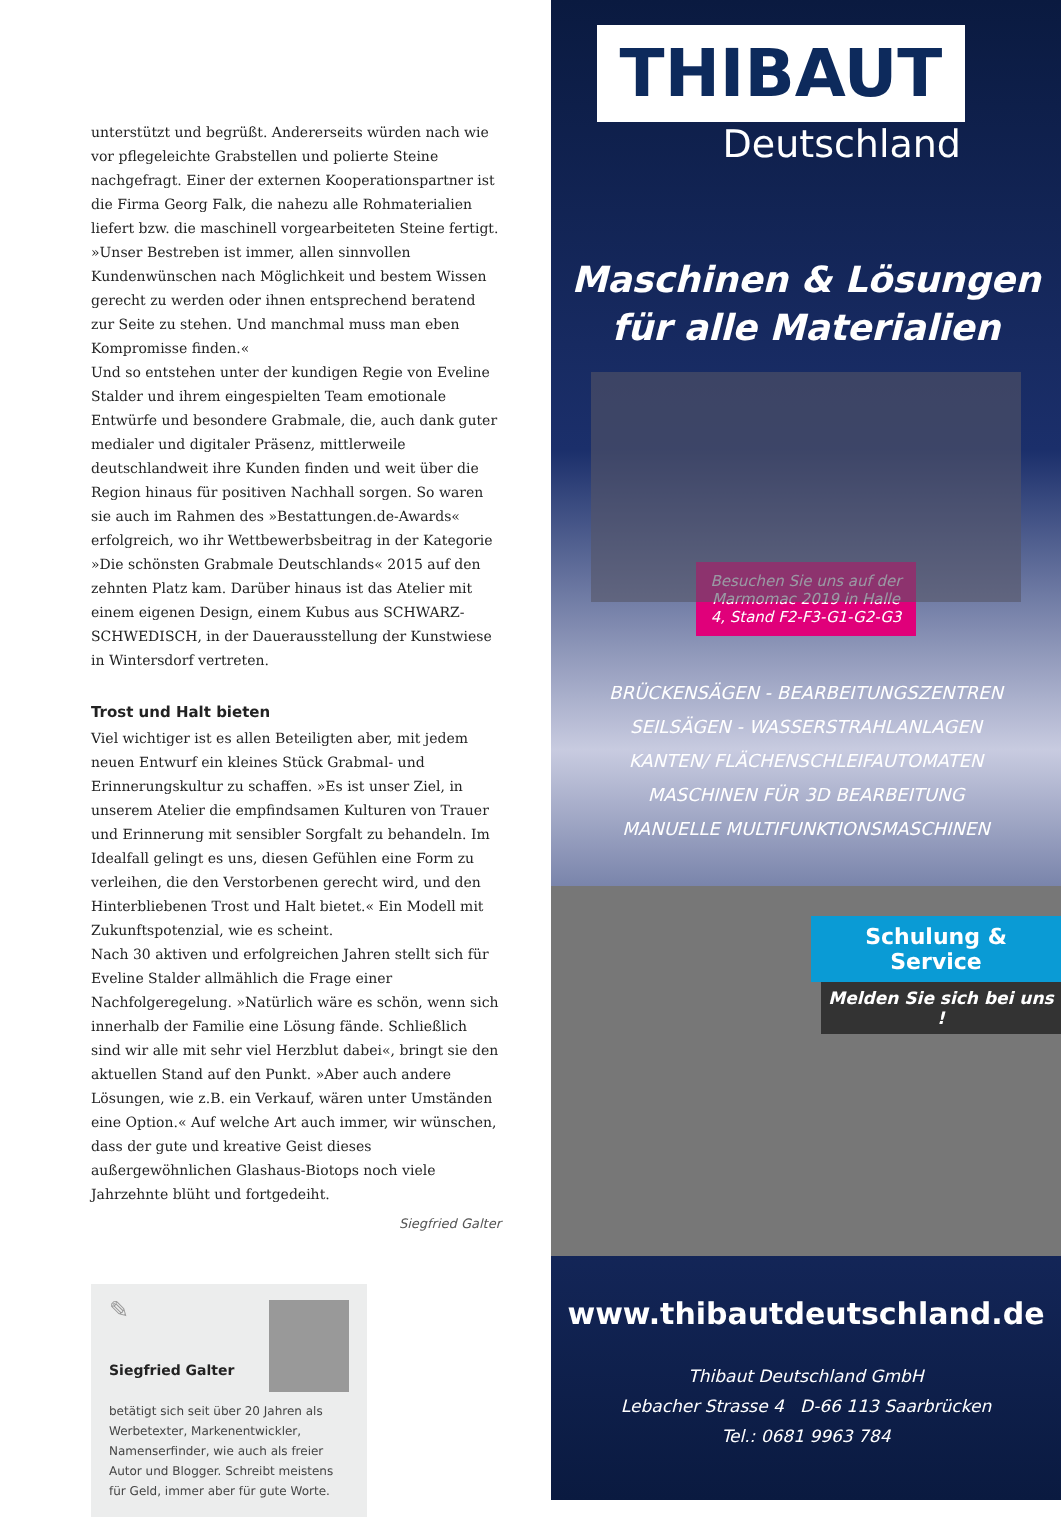unterstützt und begrüßt. Andererseits würden nach wie vor pflegeleichte Grabstellen und polierte Steine nachgefragt. Einer der externen Kooperationspartner ist die Firma Georg Falk, die nahezu alle Rohmaterialien liefert bzw. die maschinell vorgearbeiteten Steine fertigt. »Unser Bestreben ist immer, allen sinnvollen Kundenwünschen nach Möglichkeit und bestem Wissen gerecht zu werden oder ihnen entsprechend beratend zur Seite zu stehen. Und manchmal muss man eben Kompromisse finden.«
Und so entstehen unter der kundigen Regie von Eveline Stalder und ihrem eingespielten Team emotionale Entwürfe und besondere Grabmale, die, auch dank guter medialer und digitaler Präsenz, mittlerweile deutschlandweit ihre Kunden finden und weit über die Region hinaus für positiven Nachhall sorgen. So waren sie auch im Rahmen des »Bestattungen.de-Awards« erfolgreich, wo ihr Wettbewerbsbeitrag in der Kategorie »Die schönsten Grabmale Deutschlands« 2015 auf den zehnten Platz kam. Darüber hinaus ist das Atelier mit einem eigenen Design, einem Kubus aus SCHWARZ-SCHWEDISCH, in der Dauerausstellung der Kunstwiese in Wintersdorf vertreten.
Trost und Halt bieten
Viel wichtiger ist es allen Beteiligten aber, mit jedem neuen Entwurf ein kleines Stück Grabmal- und Erinnerungskultur zu schaffen. »Es ist unser Ziel, in unserem Atelier die empfindsamen Kulturen von Trauer und Erinnerung mit sensibler Sorgfalt zu behandeln. Im Idealfall gelingt es uns, diesen Gefühlen eine Form zu verleihen, die den Verstorbenen gerecht wird, und den Hinterbliebenen Trost und Halt bietet.« Ein Modell mit Zukunftspotenzial, wie es scheint.
Nach 30 aktiven und erfolgreichen Jahren stellt sich für Eveline Stalder allmählich die Frage einer Nachfolgeregelung. »Natürlich wäre es schön, wenn sich innerhalb der Familie eine Lösung fände. Schließlich sind wir alle mit sehr viel Herzblut dabei«, bringt sie den aktuellen Stand auf den Punkt. »Aber auch andere Lösungen, wie z.B. ein Verkauf, wären unter Umständen eine Option.« Auf welche Art auch immer, wir wünschen, dass der gute und kreative Geist dieses außergewöhnlichen Glashaus-Biotops noch viele Jahrzehnte blüht und fortgedeiht.
Siegfried Galter
✎
Siegfried Galter
betätigt sich seit über 20 Jahren als Werbetexter, Markenentwickler, Namenserfinder, wie auch als freier Autor und Blogger. Schreibt meistens für Geld, immer aber für gute Worte.
THIBAUT
Deutschland
Maschinen & Lösungen
für alle Materialien
Besuchen Sie uns auf der Marmomac 2019 in Halle 4, Stand F2-F3-G1-G2-G3
BRÜCKENSÄGEN - BEARBEITUNGSZENTREN
SEILSÄGEN - WASSERSTRAHLANLAGEN
KANTEN/ FLÄCHENSCHLEIFAUTOMATEN
MASCHINEN FÜR 3D BEARBEITUNG
MANUELLE MULTIFUNKTIONSMASCHINEN
Schulung & Service
Melden Sie sich bei uns !
www.thibautdeutschland.de
Thibaut Deutschland GmbH
Lebacher Strasse 4 D-66 113 Saarbrücken
Tel.: 0681 9963 784